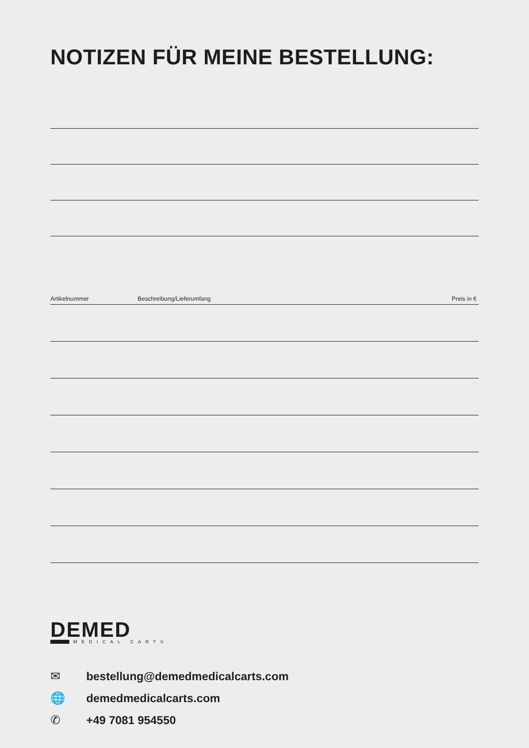NOTIZEN FÜR MEINE BESTELLUNG:
| Artikelnummer | Beschreibung/Lieferumfang | Preis in € |
| --- | --- | --- |
DEMED
MEDICAL CARTS
✉ bestellung@demedmedicalcarts.com
🌐 demedmedicalcarts.com
✆ +49 7081 954550